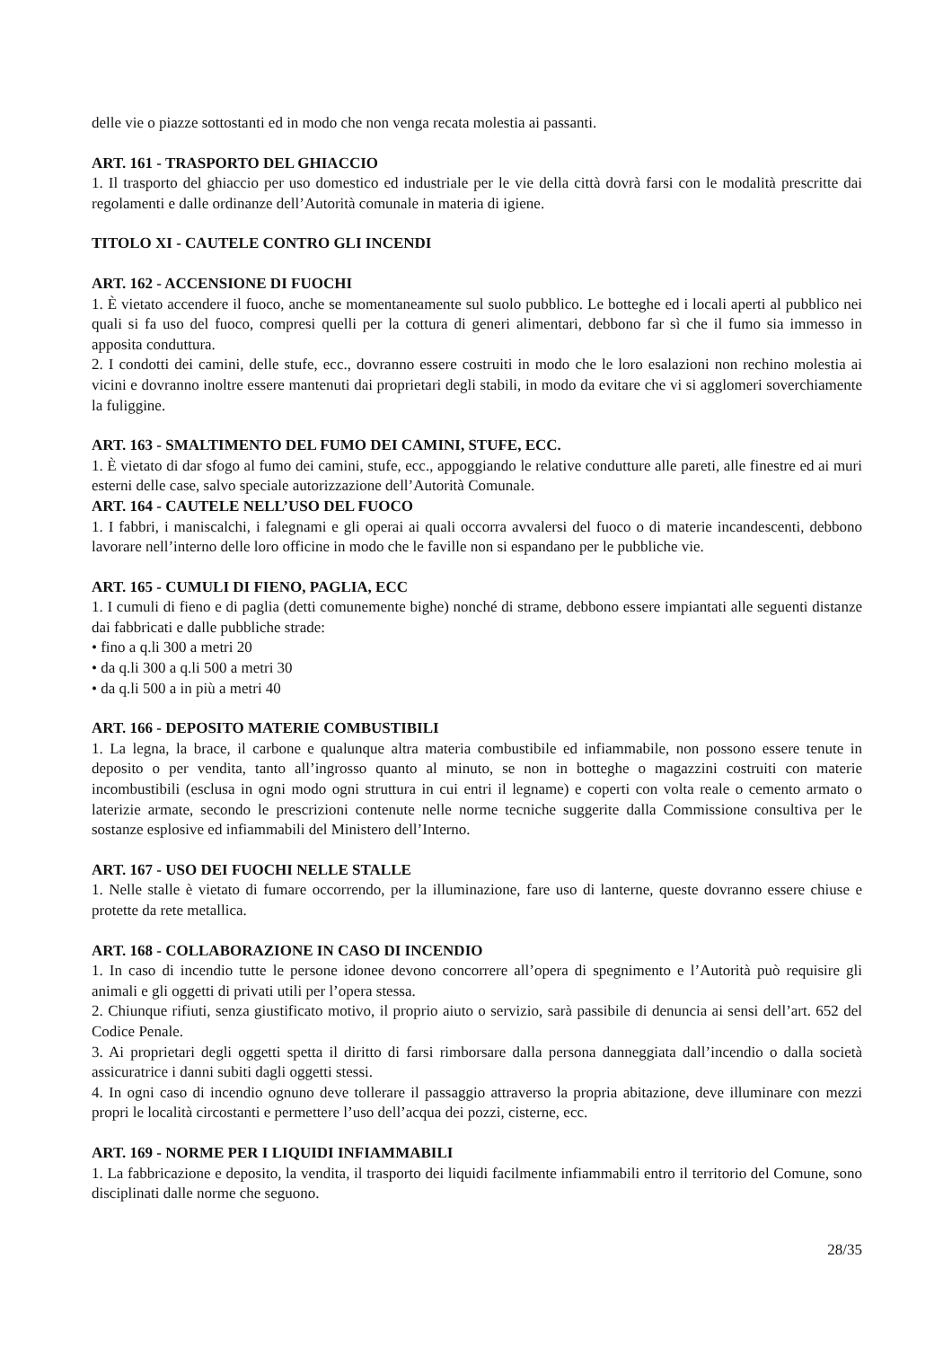delle vie o piazze sottostanti ed in modo che non venga recata molestia ai passanti.
ART. 161 - TRASPORTO DEL GHIACCIO
1. Il trasporto del ghiaccio per uso domestico ed industriale per le vie della città dovrà farsi con le modalità prescritte dai regolamenti e dalle ordinanze dell’Autorità comunale in materia di igiene.
TITOLO XI - CAUTELE CONTRO GLI INCENDI
ART. 162 - ACCENSIONE DI FUOCHI
1. È vietato accendere il fuoco, anche se momentaneamente sul suolo pubblico. Le botteghe ed i locali aperti al pubblico nei quali si fa uso del fuoco, compresi quelli per la cottura di generi alimentari, debbono far sì che il fumo sia immesso in apposita conduttura.
2. I condotti dei camini, delle stufe, ecc., dovranno essere costruiti in modo che le loro esalazioni non rechino molestia ai vicini e dovranno inoltre essere mantenuti dai proprietari degli stabili, in modo da evitare che vi si agglomeri soverchiamente la fuliggine.
ART. 163 - SMALTIMENTO DEL FUMO DEI CAMINI, STUFE, ECC.
1. È vietato di dar sfogo al fumo dei camini, stufe, ecc., appoggiando le relative condutture alle pareti, alle finestre ed ai muri esterni delle case, salvo speciale autorizzazione dell’Autorità Comunale.
ART. 164 - CAUTELE NELL’USO DEL FUOCO
1. I fabbri, i maniscalchi, i falegnami e gli operai ai quali occorra avvalersi del fuoco o di materie incandescenti, debbono lavorare nell’interno delle loro officine in modo che le faville non si espandano per le pubbliche vie.
ART. 165 - CUMULI DI FIENO, PAGLIA, ECC
1. I cumuli di fieno e di paglia (detti comunemente bighe) nonché di strame, debbono essere impiantati alle seguenti distanze dai fabbricati e dalle pubbliche strade:
• fino a q.li 300 a metri 20
• da q.li 300 a q.li 500 a metri 30
• da q.li 500 a in più a metri 40
ART. 166 - DEPOSITO MATERIE COMBUSTIBILI
1. La legna, la brace, il carbone e qualunque altra materia combustibile ed infiammabile, non possono essere tenute in deposito o per vendita, tanto all’ingrosso quanto al minuto, se non in botteghe o magazzini costruiti con materie incombustibili (esclusa in ogni modo ogni struttura in cui entri il legname) e coperti con volta reale o cemento armato o laterizie armate, secondo le prescrizioni contenute nelle norme tecniche suggerite dalla Commissione consultiva per le sostanze esplosive ed infiammabili del Ministero dell’Interno.
ART. 167 - USO DEI FUOCHI NELLE STALLE
1. Nelle stalle è vietato di fumare occorrendo, per la illuminazione, fare uso di lanterne, queste dovranno essere chiuse e protette da rete metallica.
ART. 168 - COLLABORAZIONE IN CASO DI INCENDIO
1. In caso di incendio tutte le persone idonee devono concorrere all’opera di spegnimento e l’Autorità può requisire gli animali e gli oggetti di privati utili per l’opera stessa.
2. Chiunque rifiuti, senza giustificato motivo, il proprio aiuto o servizio, sarà passibile di denuncia ai sensi dell’art. 652 del Codice Penale.
3. Ai proprietari degli oggetti spetta il diritto di farsi rimborsare dalla persona danneggiata dall’incendio o dalla società assicuratrice i danni subiti dagli oggetti stessi.
4. In ogni caso di incendio ognuno deve tollerare il passaggio attraverso la propria abitazione, deve illuminare con mezzi propri le località circostanti e permettere l’uso dell’acqua dei pozzi, cisterne, ecc.
ART. 169 - NORME PER I LIQUIDI INFIAMMABILI
1. La fabbricazione e deposito, la vendita, il trasporto dei liquidi facilmente infiammabili entro il territorio del Comune, sono disciplinati dalle norme che seguono.
28/35